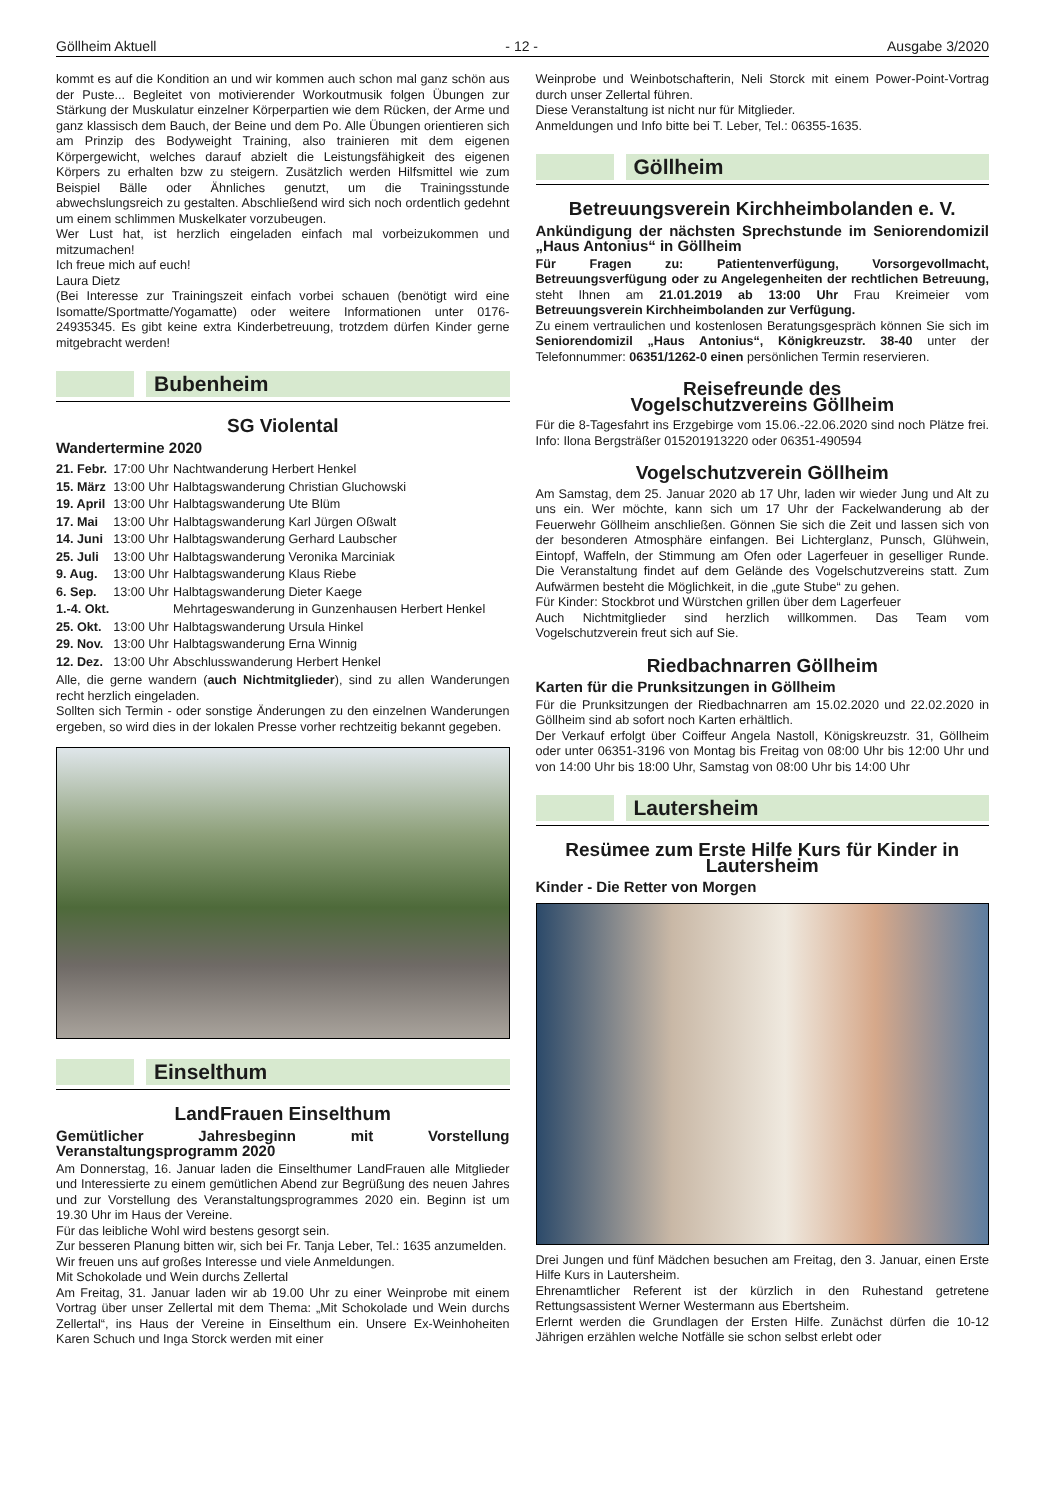Göllheim Aktuell - 12 - Ausgabe 3/2020
kommt es auf die Kondition an und wir kommen auch schon mal ganz schön aus der Puste... Begleitet von motivierender Workoutmusik folgen Übungen zur Stärkung der Muskulatur einzelner Körperpartien wie dem Rücken, der Arme und ganz klassisch dem Bauch, der Beine und dem Po. Alle Übungen orientieren sich am Prinzip des Bodyweight Training, also trainieren mit dem eigenen Körpergewicht, welches darauf abzielt die Leistungsfähigkeit des eigenen Körpers zu erhalten bzw zu steigern. Zusätzlich werden Hilfsmittel wie zum Beispiel Bälle oder Ähnliches genutzt, um die Trainingsstunde abwechslungsreich zu gestalten. Abschließend wird sich noch ordentlich gedehnt um einem schlimmen Muskelkater vorzubeugen.
Wer Lust hat, ist herzlich eingeladen einfach mal vorbeizukommen und mitzumachen!
Ich freue mich auf euch!
Laura Dietz
(Bei Interesse zur Trainingszeit einfach vorbei schauen (benötigt wird eine Isomatte/Sportmatte/Yogamatte) oder weitere Informationen unter 0176-24935345. Es gibt keine extra Kinderbetreuung, trotzdem dürfen Kinder gerne mitgebracht werden!
Bubenheim
SG Violental
Wandertermine 2020
| 21. Febr. | 17:00 Uhr | Nachtwanderung Herbert Henkel |
| 15. März | 13:00 Uhr | Halbtagswanderung Christian Gluchowski |
| 19. April | 13:00 Uhr | Halbtagswanderung Ute Blüm |
| 17. Mai | 13:00 Uhr | Halbtagswanderung Karl Jürgen Oßwalt |
| 14. Juni | 13:00 Uhr | Halbtagswanderung Gerhard Laubscher |
| 25. Juli | 13:00 Uhr | Halbtagswanderung Veronika Marciniak |
| 9. Aug. | 13:00 Uhr | Halbtagswanderung Klaus Riebe |
| 6. Sep. | 13:00 Uhr | Halbtagswanderung Dieter Kaege |
| 1.-4. Okt. | | Mehrtageswanderung in Gunzenhausen Herbert Henkel |
| 25. Okt. | 13:00 Uhr | Halbtagswanderung Ursula Hinkel |
| 29. Nov. | 13:00 Uhr | Halbtagswanderung Erna Winnig |
| 12. Dez. | 13:00 Uhr | Abschlusswanderung Herbert Henkel |
Alle, die gerne wandern (auch Nichtmitglieder), sind zu allen Wanderungen recht herzlich eingeladen.
Sollten sich Termin - oder sonstige Änderungen zu den einzelnen Wanderungen ergeben, so wird dies in der lokalen Presse vorher rechtzeitig bekannt gegeben.
Einselthum
LandFrauen Einselthum
Gemütlicher Jahresbeginn mit Vorstellung Veranstaltungsprogramm 2020
Am Donnerstag, 16. Januar laden die Einselthumer LandFrauen alle Mitglieder und Interessierte zu einem gemütlichen Abend zur Begrüßung des neuen Jahres und zur Vorstellung des Veranstaltungsprogrammes 2020 ein. Beginn ist um 19.30 Uhr im Haus der Vereine.
Für das leibliche Wohl wird bestens gesorgt sein.
Zur besseren Planung bitten wir, sich bei Fr. Tanja Leber, Tel.: 1635 anzumelden.
Wir freuen uns auf großes Interesse und viele Anmeldungen.
Mit Schokolade und Wein durchs Zellertal
Am Freitag, 31. Januar laden wir ab 19.00 Uhr zu einer Weinprobe mit einem Vortrag über unser Zellertal mit dem Thema: „Mit Schokolade und Wein durchs Zellertal“, ins Haus der Vereine in Einselthum ein. Unsere Ex-Weinhoheiten Karen Schuch und Inga Storck werden mit einer
Weinprobe und Weinbotschafterin, Neli Storck mit einem Power-Point-Vortrag durch unser Zellertal führen.
Diese Veranstaltung ist nicht nur für Mitglieder.
Anmeldungen und Info bitte bei T. Leber, Tel.: 06355-1635.
Göllheim
Betreuungsverein Kirchheimbolanden e. V.
Ankündigung der nächsten Sprechstunde im Seniorendomizil „Haus Antonius“ in Göllheim
Für Fragen zu: Patientenverfügung, Vorsorgevollmacht, Betreuungsverfügung oder zu Angelegenheiten der rechtlichen Betreuung, steht Ihnen am 21.01.2019 ab 13:00 Uhr Frau Kreimeier vom Betreuungsverein Kirchheimbolanden zur Verfügung.
Zu einem vertraulichen und kostenlosen Beratungsgespräch können Sie sich im Seniorendomizil „Haus Antonius“, Königkreuzstr. 38-40 unter der Telefonnummer: 06351/1262-0 einen persönlichen Termin reservieren.
Reisefreunde des
Vogelschutzvereins Göllheim
Für die 8-Tagesfahrt ins Erzgebirge vom 15.06.-22.06.2020 sind noch Plätze frei. Info: Ilona Bergsträßer 015201913220 oder 06351-490594
Vogelschutzverein Göllheim
Am Samstag, dem 25. Januar 2020 ab 17 Uhr, laden wir wieder Jung und Alt zu uns ein. Wer möchte, kann sich um 17 Uhr der Fackelwanderung ab der Feuerwehr Göllheim anschließen. Gönnen Sie sich die Zeit und lassen sich von der besonderen Atmosphäre einfangen. Bei Lichterglanz, Punsch, Glühwein, Eintopf, Waffeln, der Stimmung am Ofen oder Lagerfeuer in geselliger Runde. Die Veranstaltung findet auf dem Gelände des Vogelschutzvereins statt. Zum Aufwärmen besteht die Möglichkeit, in die „gute Stube“ zu gehen.
Für Kinder: Stockbrot und Würstchen grillen über dem Lagerfeuer
Auch Nichtmitglieder sind herzlich willkommen. Das Team vom Vogelschutzverein freut sich auf Sie.
Riedbachnarren Göllheim
Karten für die Prunksitzungen in Göllheim
Für die Prunksitzungen der Riedbachnarren am 15.02.2020 und 22.02.2020 in Göllheim sind ab sofort noch Karten erhältlich.
Der Verkauf erfolgt über Coiffeur Angela Nastoll, Königskreuzstr. 31, Göllheim oder unter 06351-3196 von Montag bis Freitag von 08:00 Uhr bis 12:00 Uhr und von 14:00 Uhr bis 18:00 Uhr, Samstag von 08:00 Uhr bis 14:00 Uhr
Lautersheim
Resümee zum Erste Hilfe Kurs für Kinder in Lautersheim
Kinder - Die Retter von Morgen
Drei Jungen und fünf Mädchen besuchen am Freitag, den 3. Januar, einen Erste Hilfe Kurs in Lautersheim.
Ehrenamtlicher Referent ist der kürzlich in den Ruhestand getretene Rettungsassistent Werner Westermann aus Ebertsheim.
Erlernt werden die Grundlagen der Ersten Hilfe. Zunächst dürfen die 10-12 Jährigen erzählen welche Notfälle sie schon selbst erlebt oder